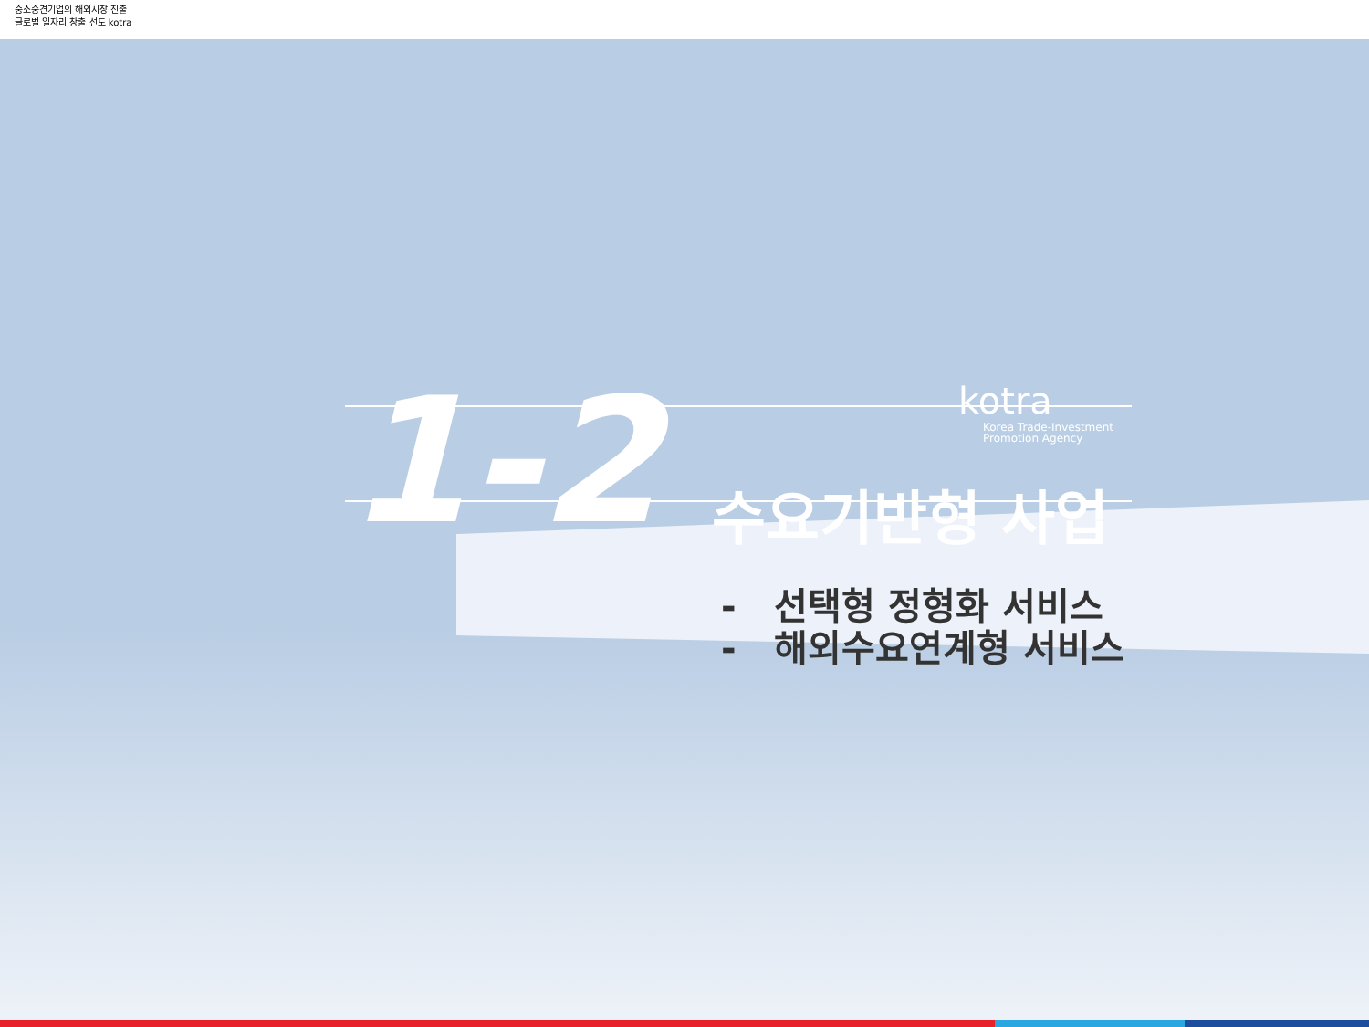중소중견기업의 해외시장 진출
글로벌 일자리 창출 선도 kotra
1-2
kotra
Korea Trade-Investment
Promotion Agency
수요기반형 사업
- 선택형 정형화 서비스
- 해외수요연계형 서비스